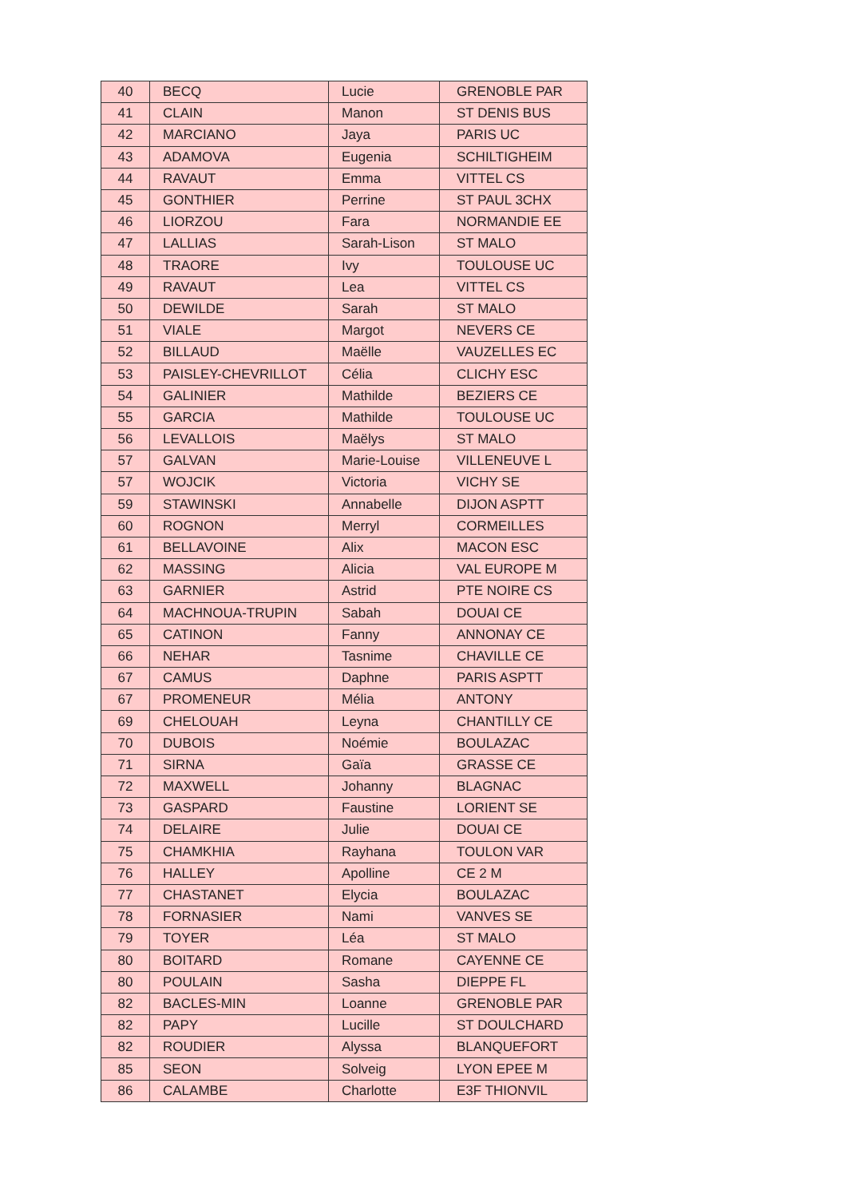| 40 | BECQ | Lucie | GRENOBLE PAR |
| 41 | CLAIN | Manon | ST DENIS BUS |
| 42 | MARCIANO | Jaya | PARIS UC |
| 43 | ADAMOVA | Eugenia | SCHILTIGHEIM |
| 44 | RAVAUT | Emma | VITTEL CS |
| 45 | GONTHIER | Perrine | ST PAUL 3CHX |
| 46 | LIORZOU | Fara | NORMANDIE EE |
| 47 | LALLIAS | Sarah-Lison | ST MALO |
| 48 | TRAORE | Ivy | TOULOUSE UC |
| 49 | RAVAUT | Lea | VITTEL CS |
| 50 | DEWILDE | Sarah | ST MALO |
| 51 | VIALE | Margot | NEVERS CE |
| 52 | BILLAUD | Maëlle | VAUZELLES EC |
| 53 | PAISLEY-CHEVRILLOT | Célia | CLICHY ESC |
| 54 | GALINIER | Mathilde | BEZIERS CE |
| 55 | GARCIA | Mathilde | TOULOUSE UC |
| 56 | LEVALLOIS | Maëlys | ST MALO |
| 57 | GALVAN | Marie-Louise | VILLENEUVE L |
| 57 | WOJCIK | Victoria | VICHY SE |
| 59 | STAWINSKI | Annabelle | DIJON ASPTT |
| 60 | ROGNON | Merryl | CORMEILLES |
| 61 | BELLAVOINE | Alix | MACON ESC |
| 62 | MASSING | Alicia | VAL EUROPE M |
| 63 | GARNIER | Astrid | PTE NOIRE CS |
| 64 | MACHNOUA-TRUPIN | Sabah | DOUAI CE |
| 65 | CATINON | Fanny | ANNONAY CE |
| 66 | NEHAR | Tasnime | CHAVILLE CE |
| 67 | CAMUS | Daphne | PARIS ASPTT |
| 67 | PROMENEUR | Mélia | ANTONY |
| 69 | CHELOUAH | Leyna | CHANTILLY CE |
| 70 | DUBOIS | Noémie | BOULAZAC |
| 71 | SIRNA | Gaïa | GRASSE CE |
| 72 | MAXWELL | Johanny | BLAGNAC |
| 73 | GASPARD | Faustine | LORIENT SE |
| 74 | DELAIRE | Julie | DOUAI CE |
| 75 | CHAMKHIA | Rayhana | TOULON VAR |
| 76 | HALLEY | Apolline | CE 2 M |
| 77 | CHASTANET | Elycia | BOULAZAC |
| 78 | FORNASIER | Nami | VANVES SE |
| 79 | TOYER | Léa | ST MALO |
| 80 | BOITARD | Romane | CAYENNE CE |
| 80 | POULAIN | Sasha | DIEPPE FL |
| 82 | BACLES-MIN | Loanne | GRENOBLE PAR |
| 82 | PAPY | Lucille | ST DOULCHARD |
| 82 | ROUDIER | Alyssa | BLANQUEFORT |
| 85 | SEON | Solveig | LYON EPEE M |
| 86 | CALAMBE | Charlotte | E3F THIONVIL |